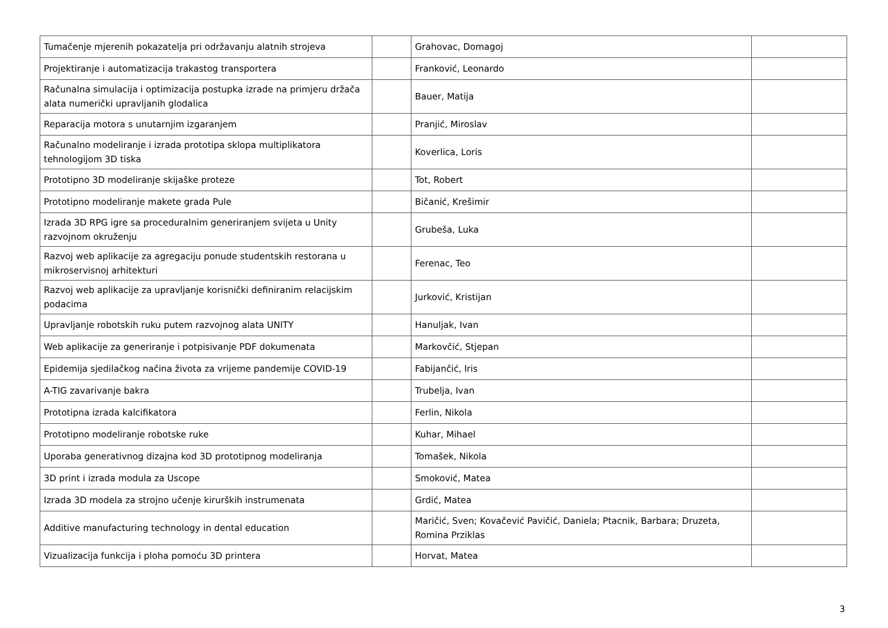| Tumačenje mjerenih pokazatelja pri održavanju alatnih strojeva | | Grahovac, Domagoj | |
| Projektiranje i automatizacija trakastog transportera | | Franković, Leonardo | |
| Računalna simulacija i optimizacija postupka izrade na primjeru držača alata numerički upravljanih glodalica | | Bauer, Matija | |
| Reparacija motora s unutarnjim izgaranjem | | Pranjić, Miroslav | |
| Računalno modeliranje i izrada prototipa sklopa multiplikatora tehnologijom 3D tiska | | Koverlica, Loris | |
| Prototipno 3D modeliranje skijaške proteze | | Tot, Robert | |
| Prototipno modeliranje makete grada Pule | | Bičanić, Krešimir | |
| Izrada 3D RPG igre sa proceduralnim generiranjem svijeta u Unity razvojnom okruženju | | Grubeša, Luka | |
| Razvoj web aplikacije za agregaciju ponude studentskih restorana u mikroservisnoj arhitekturi | | Ferenac, Teo | |
| Razvoj web aplikacije za upravljanje korisnički definiranim relacijskim podacima | | Jurković, Kristijan | |
| Upravljanje robotskih ruku putem razvojnog alata UNITY | | Hanuljak, Ivan | |
| Web aplikacije za generiranje i potpisivanje PDF dokumenata | | Markovčić, Stjepan | |
| Epidemija sjedilačkog načina života za vrijeme pandemije COVID-19 | | Fabijančić, Iris | |
| A-TIG zavarivanje bakra | | Trubelja, Ivan | |
| Prototipna izrada kalcifikatora | | Ferlin, Nikola | |
| Prototipno modeliranje robotske ruke | | Kuhar, Mihael | |
| Uporaba generativnog dizajna kod 3D prototipnog modeliranja | | Tomašek, Nikola | |
| 3D print i izrada modula za Uscope | | Smoković, Matea | |
| Izrada 3D modela za strojno učenje kirurških instrumenata | | Grdić, Matea | |
| Additive manufacturing technology in dental education | | Maričić, Sven; Kovačević Pavičić, Daniela; Ptacnik, Barbara; Druzeta, Romina Prziklas | |
| Vizualizacija funkcija i ploha pomoću 3D printera | | Horvat, Matea | |
3